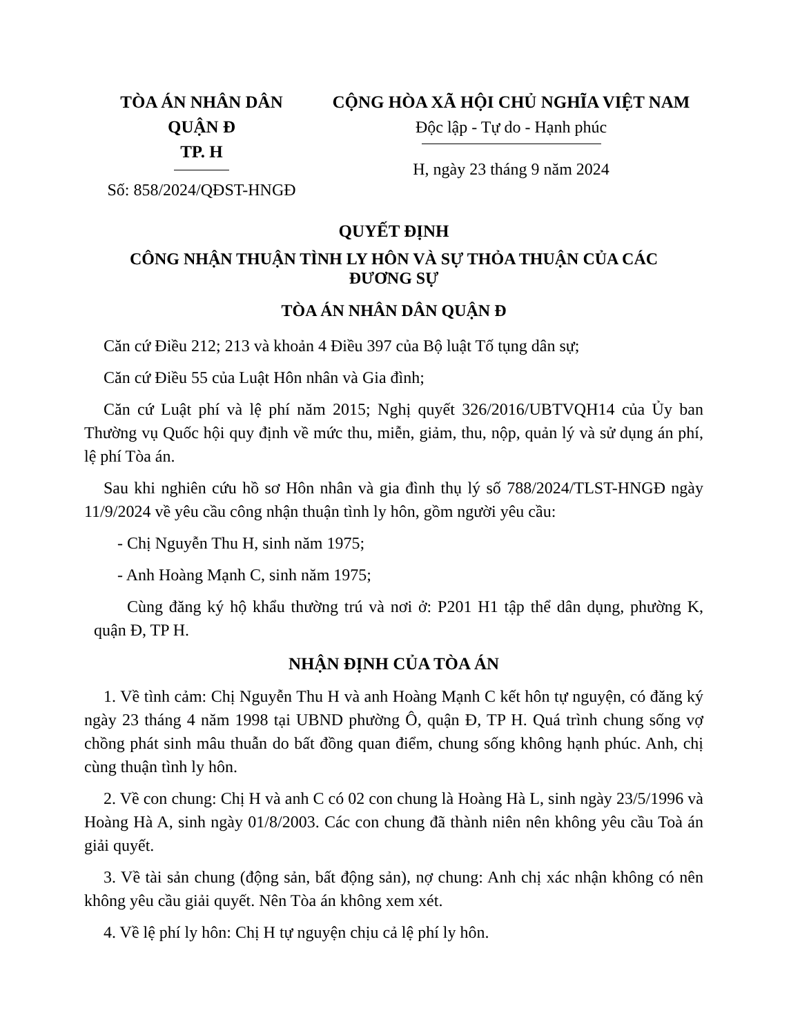TÒA ÁN NHÂN DÂN
QUẬN Đ
TP. H
Số: 858/2024/QĐST-HNGĐ
CỘNG HÒA XÃ HỘI CHỦ NGHĨA VIỆT NAM
Độc lập - Tự do - Hạnh phúc
H, ngày 23 tháng 9 năm 2024
QUYẾT ĐỊNH
CÔNG NHẬN THUẬN TÌNH LY HÔN VÀ SỰ THỎA THUẬN CỦA CÁC ĐƯƠNG SỰ
TÒA ÁN NHÂN DÂN QUẬN Đ
Căn cứ Điều 212; 213 và khoản 4 Điều 397 của Bộ luật Tố tụng dân sự;
Căn cứ Điều 55 của Luật Hôn nhân và Gia đình;
Căn cứ Luật phí và lệ phí năm 2015; Nghị quyết 326/2016/UBTVQH14 của Ủy ban Thường vụ Quốc hội quy định về mức thu, miễn, giảm, thu, nộp, quản lý và sử dụng án phí, lệ phí Tòa án.
Sau khi nghiên cứu hồ sơ Hôn nhân và gia đình thụ lý số 788/2024/TLST-HNGĐ ngày 11/9/2024 về yêu cầu công nhận thuận tình ly hôn, gồm người yêu cầu:
- Chị Nguyễn Thu H, sinh năm 1975;
- Anh Hoàng Mạnh C, sinh năm 1975;
Cùng đăng ký hộ khẩu thường trú và nơi ở: P201 H1 tập thể dân dụng, phường K, quận Đ, TP H.
NHẬN ĐỊNH CỦA TÒA ÁN
1. Về tình cảm: Chị Nguyễn Thu H và anh Hoàng Mạnh C kết hôn tự nguyện, có đăng ký ngày 23 tháng 4 năm 1998 tại UBND phường Ô, quận Đ, TP H. Quá trình chung sống vợ chồng phát sinh mâu thuẫn do bất đồng quan điểm, chung sống không hạnh phúc. Anh, chị cùng thuận tình ly hôn.
2. Về con chung: Chị H và anh C có 02 con chung là Hoàng Hà L, sinh ngày 23/5/1996 và Hoàng Hà A, sinh ngày 01/8/2003. Các con chung đã thành niên nên không yêu cầu Toà án giải quyết.
3. Về tài sản chung (động sản, bất động sản), nợ chung: Anh chị xác nhận không có nên không yêu cầu giải quyết. Nên Tòa án không xem xét.
4. Về lệ phí ly hôn: Chị H tự nguyện chịu cả lệ phí ly hôn.